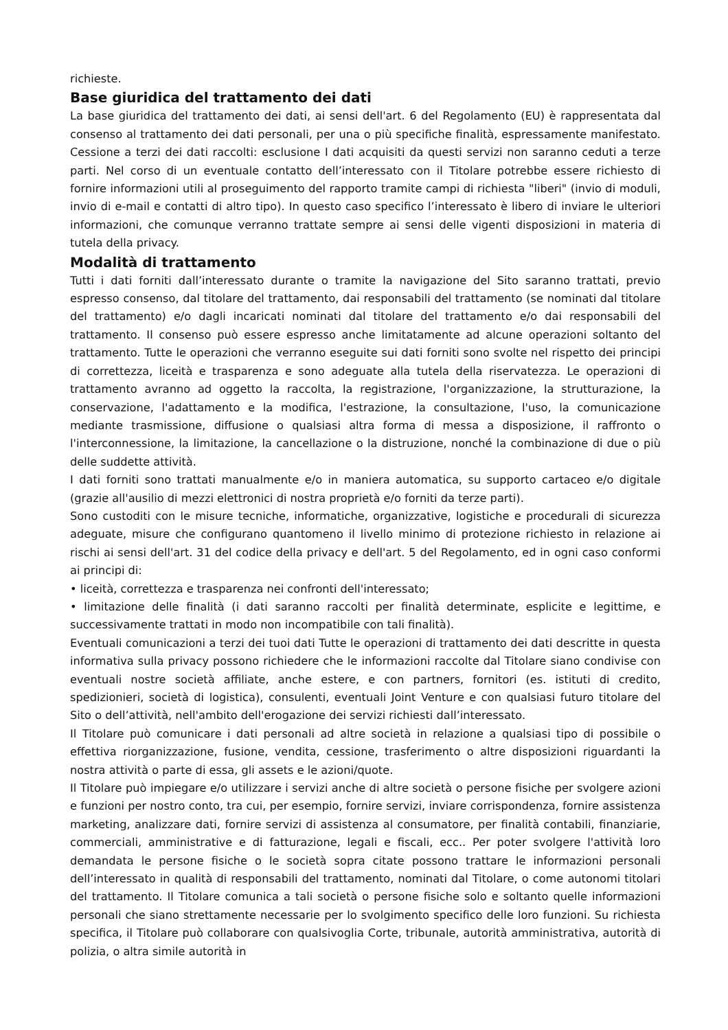richieste.
Base giuridica del trattamento dei dati
La base giuridica del trattamento dei dati, ai sensi dell'art. 6 del Regolamento (EU) è rappresentata dal consenso al trattamento dei dati personali, per una o più specifiche finalità, espressamente manifestato. Cessione a terzi dei dati raccolti: esclusione I dati acquisiti da questi servizi non saranno ceduti a terze parti. Nel corso di un eventuale contatto dell’interessato con il Titolare potrebbe essere richiesto di fornire informazioni utili al proseguimento del rapporto tramite campi di richiesta "liberi" (invio di moduli, invio di e-mail e contatti di altro tipo). In questo caso specifico l’interessato è libero di inviare le ulteriori informazioni, che comunque verranno trattate sempre ai sensi delle vigenti disposizioni in materia di tutela della privacy.
Modalità di trattamento
Tutti i dati forniti dall’interessato durante o tramite la navigazione del Sito saranno trattati, previo espresso consenso, dal titolare del trattamento, dai responsabili del trattamento (se nominati dal titolare del trattamento) e/o dagli incaricati nominati dal titolare del trattamento e/o dai responsabili del trattamento. Il consenso può essere espresso anche limitatamente ad alcune operazioni soltanto del trattamento. Tutte le operazioni che verranno eseguite sui dati forniti sono svolte nel rispetto dei principi di correttezza, liceità e trasparenza e sono adeguate alla tutela della riservatezza. Le operazioni di trattamento avranno ad oggetto la raccolta, la registrazione, l'organizzazione, la strutturazione, la conservazione, l'adattamento e la modifica, l'estrazione, la consultazione, l'uso, la comunicazione mediante trasmissione, diffusione o qualsiasi altra forma di messa a disposizione, il raffronto o l'interconnessione, la limitazione, la cancellazione o la distruzione, nonché la combinazione di due o più delle suddette attività.
I dati forniti sono trattati manualmente e/o in maniera automatica, su supporto cartaceo e/o digitale (grazie all'ausilio di mezzi elettronici di nostra proprietà e/o forniti da terze parti).
Sono custoditi con le misure tecniche, informatiche, organizzative, logistiche e procedurali di sicurezza adeguate, misure che configurano quantomeno il livello minimo di protezione richiesto in relazione ai rischi ai sensi dell'art. 31 del codice della privacy e dell'art. 5 del Regolamento, ed in ogni caso conformi ai principi di:
• liceità, correttezza e trasparenza nei confronti dell'interessato;
• limitazione delle finalità (i dati saranno raccolti per finalità determinate, esplicite e legittime, e successivamente trattati in modo non incompatibile con tali finalità).
Eventuali comunicazioni a terzi dei tuoi dati Tutte le operazioni di trattamento dei dati descritte in questa informativa sulla privacy possono richiedere che le informazioni raccolte dal Titolare siano condivise con eventuali nostre società affiliate, anche estere, e con partners, fornitori (es. istituti di credito, spedizionieri, società di logistica), consulenti, eventuali Joint Venture e con qualsiasi futuro titolare del Sito o dell’attività, nell'ambito dell'erogazione dei servizi richiesti dall’interessato.
Il Titolare può comunicare i dati personali ad altre società in relazione a qualsiasi tipo di possibile o effettiva riorganizzazione, fusione, vendita, cessione, trasferimento o altre disposizioni riguardanti la nostra attività o parte di essa, gli assets e le azioni/quote.
Il Titolare può impiegare e/o utilizzare i servizi anche di altre società o persone fisiche per svolgere azioni e funzioni per nostro conto, tra cui, per esempio, fornire servizi, inviare corrispondenza, fornire assistenza marketing, analizzare dati, fornire servizi di assistenza al consumatore, per finalità contabili, finanziarie, commerciali, amministrative e di fatturazione, legali e fiscali, ecc.. Per poter svolgere l'attività loro demandata le persone fisiche o le società sopra citate possono trattare le informazioni personali dell’interessato in qualità di responsabili del trattamento, nominati dal Titolare, o come autonomi titolari del trattamento. Il Titolare comunica a tali società o persone fisiche solo e soltanto quelle informazioni personali che siano strettamente necessarie per lo svolgimento specifico delle loro funzioni. Su richiesta specifica, il Titolare può collaborare con qualsivoglia Corte, tribunale, autorità amministrativa, autorità di polizia, o altra simile autorità in